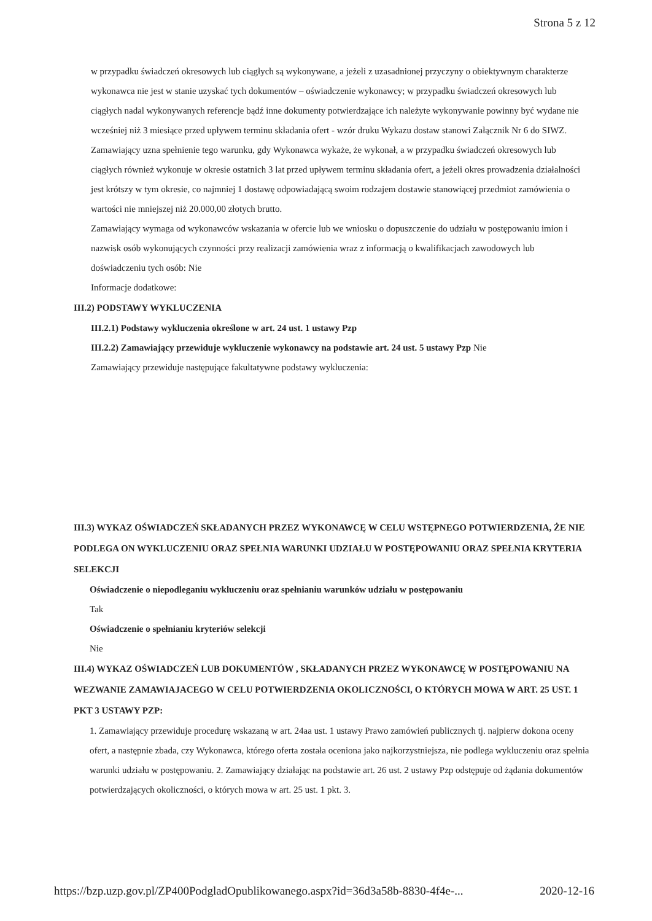Strona 5 z 12
w przypadku świadczeń okresowych lub ciągłych są wykonywane, a jeżeli z uzasadnionej przyczyny o obiektywnym charakterze wykonawca nie jest w stanie uzyskać tych dokumentów – oświadczenie wykonawcy; w przypadku świadczeń okresowych lub ciągłych nadal wykonywanych referencje bądź inne dokumenty potwierdzające ich należyte wykonywanie powinny być wydane nie wcześniej niż 3 miesiące przed upływem terminu składania ofert - wzór druku Wykazu dostaw stanowi Załącznik Nr 6 do SIWZ. Zamawiający uzna spełnienie tego warunku, gdy Wykonawca wykaże, że wykonał, a w przypadku świadczeń okresowych lub ciągłych również wykonuje w okresie ostatnich 3 lat przed upływem terminu składania ofert, a jeżeli okres prowadzenia działalności jest krótszy w tym okresie, co najmniej 1 dostawę odpowiadającą swoim rodzajem dostawie stanowiącej przedmiot zamówienia o wartości nie mniejszej niż 20.000,00 złotych brutto.
Zamawiający wymaga od wykonawców wskazania w ofercie lub we wniosku o dopuszczenie do udziału w postępowaniu imion i nazwisk osób wykonujących czynności przy realizacji zamówienia wraz z informacją o kwalifikacjach zawodowych lub doświadczeniu tych osób: Nie
Informacje dodatkowe:
III.2) PODSTAWY WYKLUCZENIA
III.2.1) Podstawy wykluczenia określone w art. 24 ust. 1 ustawy Pzp
III.2.2) Zamawiający przewiduje wykluczenie wykonawcy na podstawie art. 24 ust. 5 ustawy Pzp Nie
Zamawiający przewiduje następujące fakultatywne podstawy wykluczenia:
III.3) WYKAZ OŚWIADCZEŃ SKŁADANYCH PRZEZ WYKONAWCĘ W CELU WSTĘPNEGO POTWIERDZENIA, ŻE NIE PODLEGA ON WYKLUCZENIU ORAZ SPEŁNIA WARUNKI UDZIAŁU W POSTĘPOWANIU ORAZ SPEŁNIA KRYTERIA SELEKCJI
Oświadczenie o niepodleganiu wykluczeniu oraz spełnianiu warunków udziału w postępowaniu
Tak
Oświadczenie o spełnianiu kryteriów selekcji
Nie
III.4) WYKAZ OŚWIADCZEŃ LUB DOKUMENTÓW , SKŁADANYCH PRZEZ WYKONAWCĘ W POSTĘPOWANIU NA WEZWANIE ZAMAWIAJACEGO W CELU POTWIERDZENIA OKOLICZNOŚCI, O KTÓRYCH MOWA W ART. 25 UST. 1 PKT 3 USTAWY PZP:
1. Zamawiający przewiduje procedurę wskazaną w art. 24aa ust. 1 ustawy Prawo zamówień publicznych tj. najpierw dokona oceny ofert, a następnie zbada, czy Wykonawca, którego oferta została oceniona jako najkorzystniejsza, nie podlega wykluczeniu oraz spełnia warunki udziału w postępowaniu. 2. Zamawiający działając na podstawie art. 26 ust. 2 ustawy Pzp odstępuje od żądania dokumentów potwierdzających okoliczności, o których mowa w art. 25 ust. 1 pkt. 3.
https://bzp.uzp.gov.pl/ZP400PodgladOpublikowanego.aspx?id=36d3a58b-8830-4f4e-... 2020-12-16